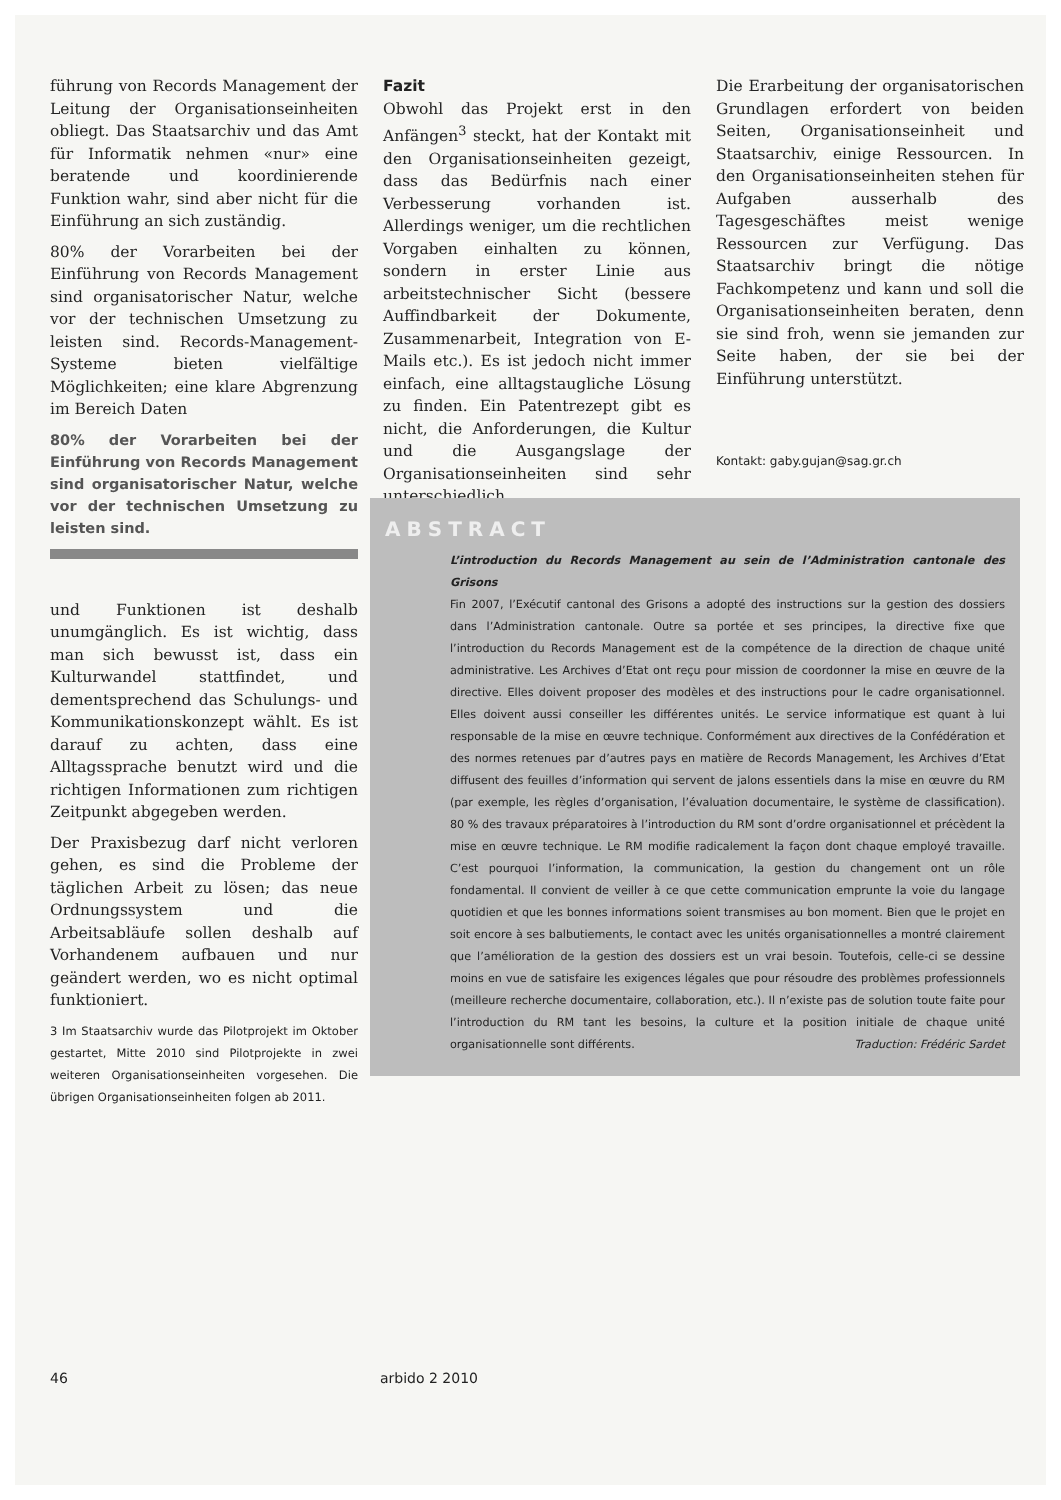führung von Records Management der Leitung der Organisationseinheiten obliegt. Das Staatsarchiv und das Amt für Informatik nehmen «nur» eine beratende und koordinierende Funktion wahr, sind aber nicht für die Einführung an sich zuständig.
80% der Vorarbeiten bei der Einführung von Records Management sind organisatorischer Natur, welche vor der technischen Umsetzung zu leisten sind. Records-Management-Systeme bieten vielfältige Möglichkeiten; eine klare Abgrenzung im Bereich Daten
80% der Vorarbeiten bei der Einführung von Records Management sind organisatorischer Natur, welche vor der technischen Umsetzung zu leisten sind.
und Funktionen ist deshalb unumgänglich. Es ist wichtig, dass man sich bewusst ist, dass ein Kulturwandel stattfindet, und dementsprechend das Schulungs- und Kommunikationskonzept wählt. Es ist darauf zu achten, dass eine Alltagssprache benutzt wird und die richtigen Informationen zum richtigen Zeitpunkt abgegeben werden.
Der Praxisbezug darf nicht verloren gehen, es sind die Probleme der täglichen Arbeit zu lösen; das neue Ordnungssystem und die Arbeitsabläufe sollen deshalb auf Vorhandenem aufbauen und nur geändert werden, wo es nicht optimal funktioniert.
3 Im Staatsarchiv wurde das Pilotprojekt im Oktober gestartet, Mitte 2010 sind Pilotprojekte in zwei weiteren Organisationseinheiten vorgesehen. Die übrigen Organisationseinheiten folgen ab 2011.
Fazit
Obwohl das Projekt erst in den Anfängen<sup>3</sup> steckt, hat der Kontakt mit den Organisationseinheiten gezeigt, dass das Bedürfnis nach einer Verbesserung vorhanden ist. Allerdings weniger, um die rechtlichen Vorgaben einhalten zu können, sondern in erster Linie aus arbeitstechnischer Sicht (bessere Auffindbarkeit der Dokumente, Zusammenarbeit, Integration von E-Mails etc.). Es ist jedoch nicht immer einfach, eine alltagstaugliche Lösung zu finden. Ein Patentrezept gibt es nicht, die Anforderungen, die Kultur und die Ausgangslage der Organisationseinheiten sind sehr unterschiedlich.
Die Erarbeitung der organisatorischen Grundlagen erfordert von beiden Seiten, Organisationseinheit und Staatsarchiv, einige Ressourcen. In den Organisationseinheiten stehen für Aufgaben ausserhalb des Tagesgeschäftes meist wenige Ressourcen zur Verfügung. Das Staatsarchiv bringt die nötige Fachkompetenz und kann und soll die Organisationseinheiten beraten, denn sie sind froh, wenn sie jemanden zur Seite haben, der sie bei der Einführung unterstützt.
Kontakt: gaby.gujan@sag.gr.ch
ABSTRACT
L’introduction du Records Management au sein de l’Administration cantonale des Grisons
Fin 2007, l’Exécutif cantonal des Grisons a adopté des instructions sur la gestion des dossiers dans l’Administration cantonale. Outre sa portée et ses principes, la directive fixe que l’introduction du Records Management est de la compétence de la direction de chaque unité administrative. Les Archives d’Etat ont reçu pour mission de coordonner la mise en œuvre de la directive. Elles doivent proposer des modèles et des instructions pour le cadre organisationnel. Elles doivent aussi conseiller les différentes unités. Le service informatique est quant à lui responsable de la mise en œuvre technique. Conformément aux directives de la Confédération et des normes retenues par d’autres pays en matière de Records Management, les Archives d’Etat diffusent des feuilles d’information qui servent de jalons essentiels dans la mise en œuvre du RM (par exemple, les règles d’organisation, l’évaluation documentaire, le système de classification). 80 % des travaux préparatoires à l’introduction du RM sont d’ordre organisationnel et précèdent la mise en œuvre technique. Le RM modifie radicalement la façon dont chaque employé travaille. C’est pourquoi l’information, la communication, la gestion du changement ont un rôle fondamental. Il convient de veiller à ce que cette communication emprunte la voie du langage quotidien et que les bonnes informations soient transmises au bon moment. Bien que le projet en soit encore à ses balbutiements, le contact avec les unités organisationnelles a montré clairement que l’amélioration de la gestion des dossiers est un vrai besoin. Toutefois, celle-ci se dessine moins en vue de satisfaire les exigences légales que pour résoudre des problèmes professionnels (meilleure recherche documentaire, collaboration, etc.). Il n’existe pas de solution toute faite pour l’introduction du RM tant les besoins, la culture et la position initiale de chaque unité organisationnelle sont différents. Traduction: Frédéric Sardet
46 arbido 2 2010